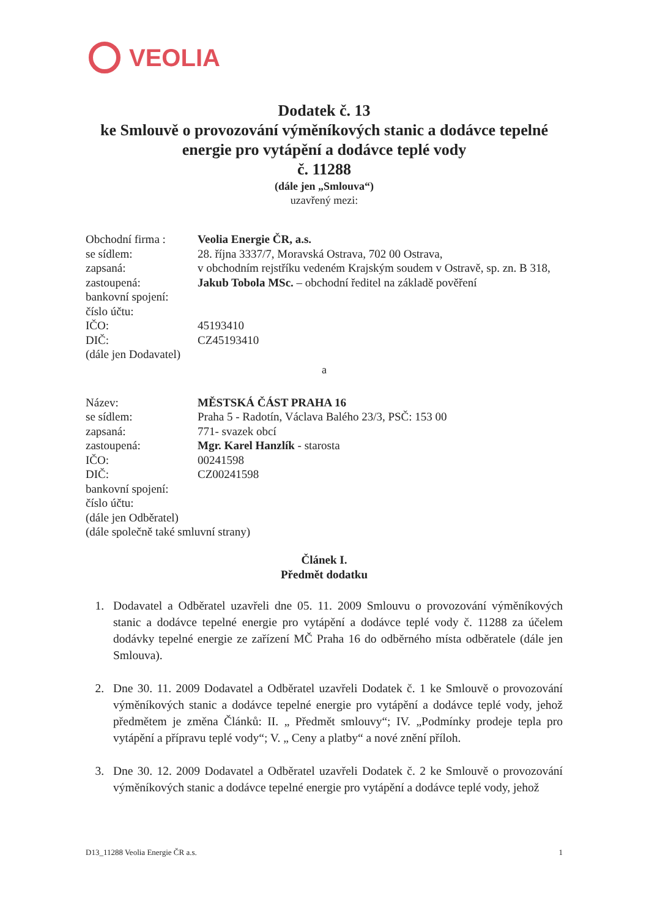VEOLIA
Dodatek č. 13
ke Smlouvě o provozování výměníkových stanic a dodávce tepelné energie pro vytápění a dodávce teplé vody
č. 11288
(dále jen „Smlouva“)
uzavřený mezi:
| Obchodní firma : | Veolia Energie ČR, a.s. |
| se sídlem: | 28. října 3337/7, Moravská Ostrava, 702 00 Ostrava, |
| zapsaná: | v obchodním rejstříku vedeném Krajským soudem v Ostravě, sp. zn. B 318, |
| zastoupená: | Jakub Tobola MSc. – obchodní ředitel na základě pověření |
| bankovní spojení: | |
| číslo účtu: | |
| IČO: | 45193410 |
| DIČ: | CZ45193410 |
| (dále jen Dodavatel) | |
a
| Název: | MĚSTSKÁ ČÁST PRAHA 16 |
| se sídlem: | Praha 5 - Radotín, Václava Balého 23/3, PSČ: 153 00 |
| zapsaná: | 771- svazek obcí |
| zastoupená: | Mgr. Karel Hanzlík - starosta |
| IČO: | 00241598 |
| DIČ: | CZ00241598 |
| bankovní spojení: | |
| číslo účtu: | |
| (dále jen Odběratel) | |
| (dále společně také smluvní strany) | |
Článek I.
Předmět dodatku
1. Dodavatel a Odběratel uzavřeli dne 05. 11. 2009 Smlouvu o provozování výměníkových stanic a dodávce tepelné energie pro vytápění a dodávce teplé vody č. 11288 za účelem dodávky tepelné energie ze zařízení MČ Praha 16 do odběrného místa odběratele (dále jen Smlouva).
2. Dne 30. 11. 2009 Dodavatel a Odběratel uzavřeli Dodatek č. 1 ke Smlouvě o provozování výměníkových stanic a dodávce tepelné energie pro vytápění a dodávce teplé vody, jehož předmětem je změna Článků: II. „ Předmět smlouvy“; IV. „Podmínky prodeje tepla pro vytápění a přípravu teplé vody“; V. „ Ceny a platby“ a nové znění příloh.
3. Dne 30. 12. 2009 Dodavatel a Odběratel uzavřeli Dodatek č. 2 ke Smlouvě o provozování výměníkových stanic a dodávce tepelné energie pro vytápění a dodávce teplé vody, jehož
D13_11288 Veolia Energie ČR a.s. 1